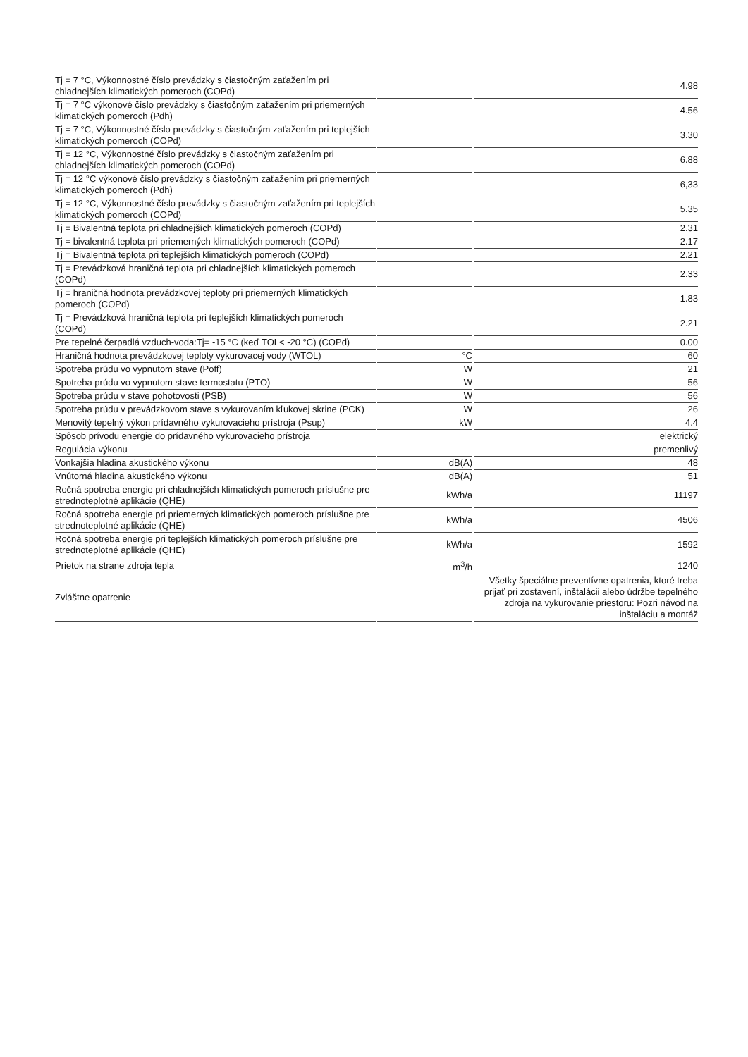| Tj = 7 °C, Výkonnostné číslo prevádzky s čiastočným zaťažením pri chladnejších klimatických pomeroch (COPd) | | 4.98 |
| Tj = 7 °C výkonové číslo prevádzky s čiastočným zaťažením pri priemerných klimatických pomeroch (Pdh) | | 4.56 |
| Tj = 7 °C, Výkonnostné číslo prevádzky s čiastočným zaťažením pri teplejších klimatických pomeroch (COPd) | | 3.30 |
| Tj = 12 °C, Výkonnostné číslo prevádzky s čiastočným zaťažením pri chladnejších klimatických pomeroch (COPd) | | 6.88 |
| Tj = 12 °C výkonové číslo prevádzky s čiastočným zaťažením pri priemerných klimatických pomeroch (Pdh) | | 6,33 |
| Tj = 12 °C, Výkonnostné číslo prevádzky s čiastočným zaťažením pri teplejších klimatických pomeroch (COPd) | | 5.35 |
| Tj = Bivalentná teplota pri chladnejších klimatických pomeroch (COPd) | | 2.31 |
| Tj = bivalentná teplota pri priemerných klimatických pomeroch (COPd) | | 2.17 |
| Tj = Bivalentná teplota pri teplejších klimatických pomeroch (COPd) | | 2.21 |
| Tj = Prevádzková hraničná teplota pri chladnejších klimatických pomeroch (COPd) | | 2.33 |
| Tj = hraničná hodnota prevádzkovej teploty pri priemerných klimatických pomeroch (COPd) | | 1.83 |
| Tj = Prevádzková hraničná teplota pri teplejších klimatických pomeroch (COPd) | | 2.21 |
| Pre tepelné čerpadlá vzduch-voda:Tj= -15 °C (keď TOL< -20 °C) (COPd) | | 0.00 |
| Hraničná hodnota prevádzkovej teploty vykurovacej vody (WTOL) | °C | 60 |
| Spotreba prúdu vo vypnutom stave (Poff) | W | 21 |
| Spotreba prúdu vo vypnutom stave termostatu (PTO) | W | 56 |
| Spotreba prúdu v stave pohotovosti (PSB) | W | 56 |
| Spotreba prúdu v prevádzkovom stave s vykurovaním kľukovej skrine (PCK) | W | 26 |
| Menovitý tepelný výkon prídavného vykurovacieho prístroja (Psup) | kW | 4.4 |
| Spôsob prívodu energie do prídavného vykurovacieho prístroja | | elektrický |
| Regulácia výkonu | | premenlivý |
| Vonkajšia hladina akustického výkonu | dB(A) | 48 |
| Vnútorná hladina akustického výkonu | dB(A) | 51 |
| Ročná spotreba energie pri chladnejších klimatických pomeroch príslušne pre strednoteplotné aplikácie (QHE) | kWh/a | 11197 |
| Ročná spotreba energie pri priemerných klimatických pomeroch príslušne pre strednoteplotné aplikácie (QHE) | kWh/a | 4506 |
| Ročná spotreba energie pri teplejších klimatických pomeroch príslušne pre strednoteplotné aplikácie (QHE) | kWh/a | 1592 |
| Prietok na strane zdroja tepla | m<sup>3</sup>/h | 1240 |
| Zvláštne opatrenie | | Všetky špeciálne preventívne opatrenia, ktoré treba prijať pri zostavení, inštalácii alebo údržbe tepelného zdroja na vykurovanie priestoru: Pozri návod na inštaláciu a montáž |